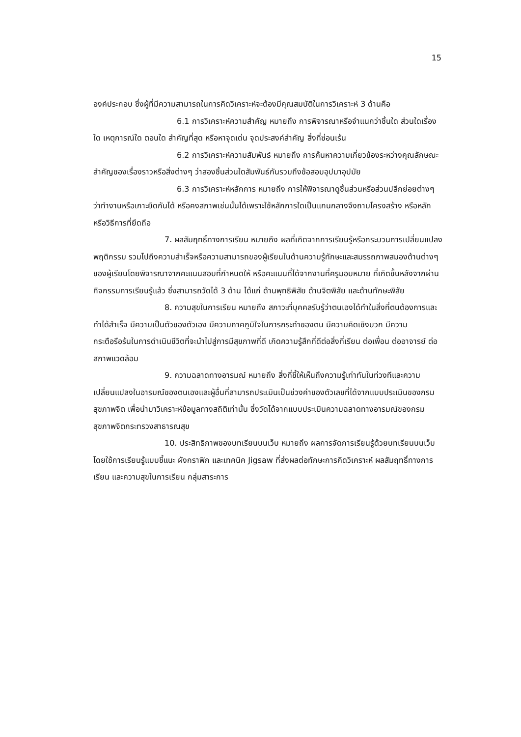15
องค์ประกอบ ซึ่งผู้ที่มีความสามารถในการคิดวิเคราะห์จะต้องมีคุณสมบัติในการวิเคราะห์ 3 ด้านคือ
6.1 การวิเคราะห์ความสำคัญ หมายถึง การพิจารณาหรือจำแนกว่าชิ้นใด ส่วนใดเรื่องใด เหตุการณ์ใด ตอนใด สำคัญที่สุด หรือหาจุดเด่น จุดประสงค์สำคัญ สิ่งที่ซ่อนเร้น
6.2 การวิเคราะห์ความสัมพันธ์ หมายถึง การค้นหาความเกี่ยวข้องระหว่างคุณลักษณะ สำคัญของเรื่องราวหรือสิ่งต่างๆ ว่าสองชิ้นส่วนใดสัมพันธ์กันรวมถึงข้อสอบอุปมาอุปมัย
6.3 การวิเคราะห์หลักการ หมายถึง การให้พิจารณาดูชิ้นส่วนหรือส่วนปลีกย่อยต่างๆ ว่าทำงานหรือเกาะยึดกันได้ หรือคงสภาพเช่นนั้นได้เพราะใช้หลักการใดเป็นแกนกลางจึงถามโครงสร้าง หรือหลักหรือวิธีการที่ยึดถือ
7. ผลสัมฤทธิ์ทางการเรียน หมายถึง ผลที่เกิดจากการเรียนรู้หรือกระบวนการเปลี่ยนแปลงพฤติกรรม รวมไปถึงความสำเร็จหรือความสามารถของผู้เรียนในด้านความรู้ทักษะและสมรรถภาพสมองด้านต่างๆ ของผู้เรียนโดยพิจารณาจากคะแนนสอบที่กำหนดให้ หรือคะแนนที่ได้จากงานที่ครูมอบหมาย ที่เกิดขึ้นหลังจากผ่านกิจกรรมการเรียนรู้แล้ว ซึ่งสามารถวัดได้ 3 ด้าน ได้แก่ ด้านพุทธิพิสัย ด้านจิตพิสัย และด้านทักษะพิสัย
8. ความสุขในการเรียน หมายถึง สภาวะที่บุคคลรับรู้ว่าตนเองได้ทำในสิ่งที่ตนต้องการและทำได้สำเร็จ มีความเป็นตัวของตัวเอง มีความภาคภูมิใจในการกระทำของตน มีความคิดเชิงบวก มีความกระตือรือร้นในการดำเนินชีวิตที่จะนำไปสู่การมีสุขภาพที่ดี เกิดความรู้สึกที่ดีต่อสิ่งที่เรียน ต่อเพื่อน ต่ออาจารย์ ต่อสภาพแวดล้อม
9. ความฉลาดทางอารมณ์ หมายถึง สิ่งที่ชี้ให้เห็นถึงความรู้เท่าทันในท่วงทีและความเปลี่ยนแปลงในอารมณ์ของตนเองและผู้อื่นที่สามารถประเมินเป็นช่วงค่าของตัวเลขที่ได้จากแบบประเมินของกรมสุขภาพจิต เพื่อนำมาวิเคราะห์ข้อมูลทางสถิติเท่านั้น ซึ่งวัดได้จากแบบประเมินความฉลาดทางอารมณ์ของกรมสุขภาพจิตกระทรวงสาธารณสุข
10. ประสิทธิภาพของบทเรียนบนเว็บ หมายถึง ผลการจัดการเรียนรู้ด้วยบทเรียนบนเว็บโดยใช้การเรียนรู้แบบชี้แนะ ผังกราฟิก และเทคนิค Jigsaw ที่ส่งผลต่อทักษะการคิดวิเคราะห์ ผลสัมฤทธิ์ทางการเรียน และความสุขในการเรียน กลุ่มสาระการ